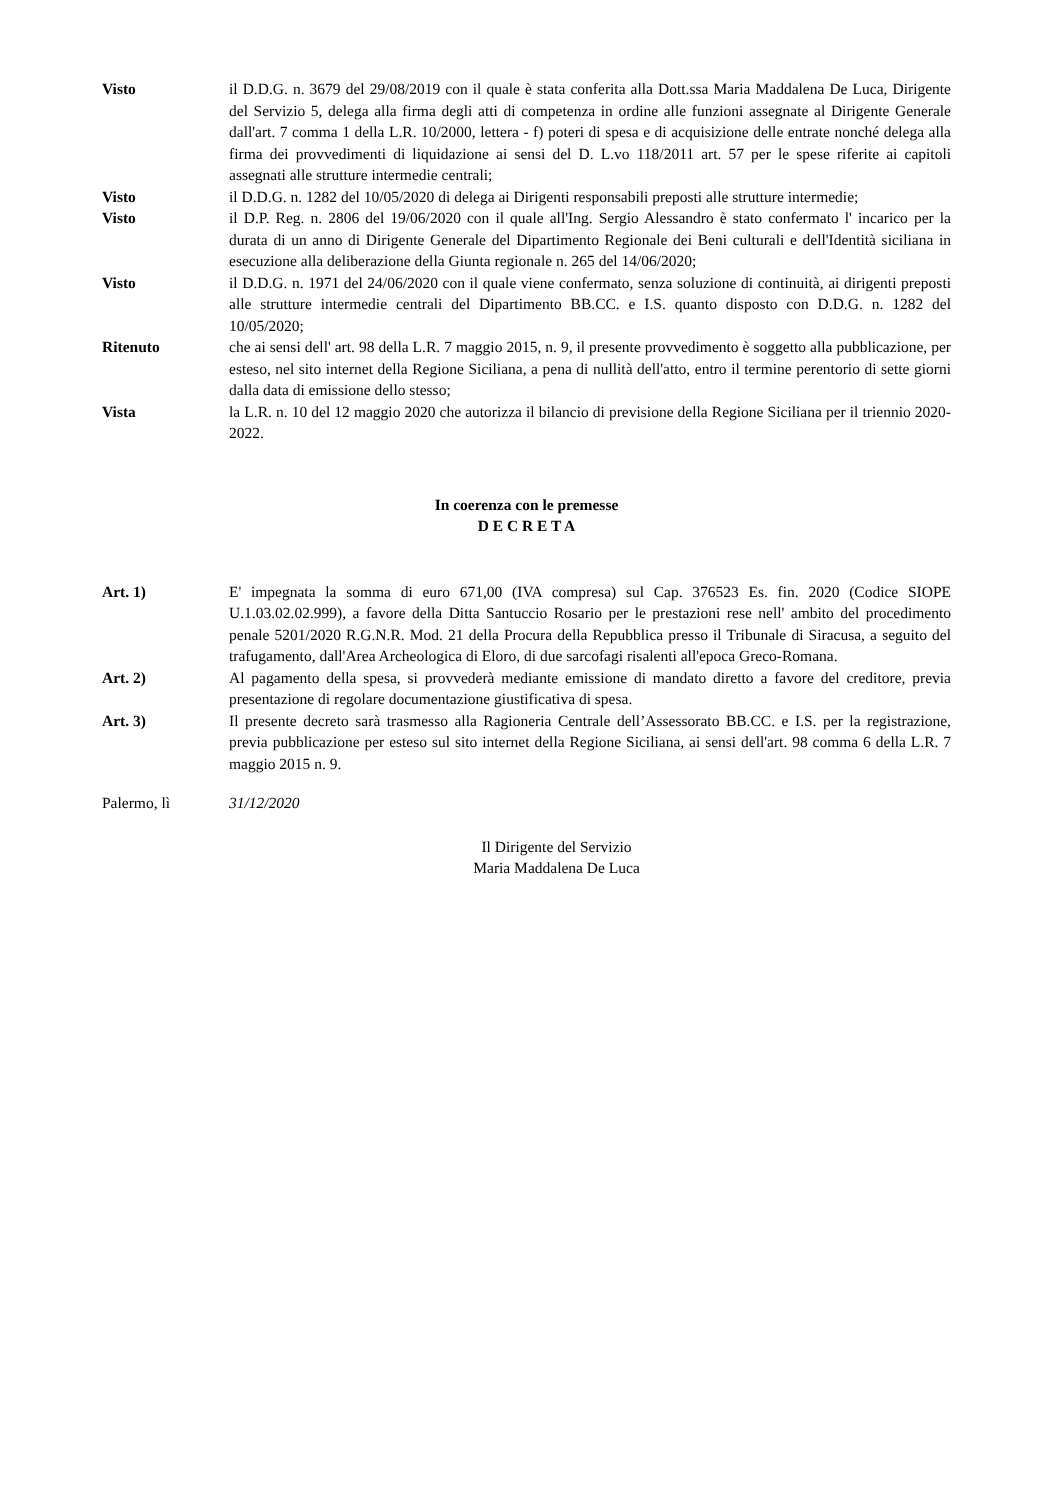Visto il D.D.G. n. 3679 del 29/08/2019 con il quale è stata conferita alla Dott.ssa Maria Maddalena De Luca, Dirigente del Servizio 5, delega alla firma degli atti di competenza in ordine alle funzioni assegnate al Dirigente Generale dall'art. 7 comma 1 della L.R. 10/2000, lettera - f) poteri di spesa e di acquisizione delle entrate nonché delega alla firma dei provvedimenti di liquidazione ai sensi del D. L.vo 118/2011 art. 57 per le spese riferite ai capitoli assegnati alle strutture intermedie centrali;
Visto il D.D.G. n. 1282 del 10/05/2020 di delega ai Dirigenti responsabili preposti alle strutture intermedie;
Visto il D.P. Reg. n. 2806 del 19/06/2020 con il quale all'Ing. Sergio Alessandro è stato confermato l' incarico per la durata di un anno di Dirigente Generale del Dipartimento Regionale dei Beni culturali e dell'Identità siciliana in esecuzione alla deliberazione della Giunta regionale n. 265 del 14/06/2020;
Visto il D.D.G. n. 1971 del 24/06/2020 con il quale viene confermato, senza soluzione di continuità, ai dirigenti preposti alle strutture intermedie centrali del Dipartimento BB.CC. e I.S. quanto disposto con D.D.G. n. 1282 del 10/05/2020;
Ritenuto che ai sensi dell' art. 98 della L.R. 7 maggio 2015, n. 9, il presente provvedimento è soggetto alla pubblicazione, per esteso, nel sito internet della Regione Siciliana, a pena di nullità dell'atto, entro il termine perentorio di sette giorni dalla data di emissione dello stesso;
Vista la L.R. n. 10 del 12 maggio 2020 che autorizza il bilancio di previsione della Regione Siciliana per il triennio 2020-2022.
In coerenza con le premesse
D E C R E T A
Art. 1) E' impegnata la somma di euro 671,00 (IVA compresa) sul Cap. 376523 Es. fin. 2020 (Codice SIOPE U.1.03.02.02.999), a favore della Ditta Santuccio Rosario per le prestazioni rese nell' ambito del procedimento penale 5201/2020 R.G.N.R. Mod. 21 della Procura della Repubblica presso il Tribunale di Siracusa, a seguito del trafugamento, dall'Area Archeologica di Eloro, di due sarcofagi risalenti all'epoca Greco-Romana.
Art. 2) Al pagamento della spesa, si provvederà mediante emissione di mandato diretto a favore del creditore, previa presentazione di regolare documentazione giustificativa di spesa.
Art. 3) Il presente decreto sarà trasmesso alla Ragioneria Centrale dell’Assessorato BB.CC. e I.S. per la registrazione, previa pubblicazione per esteso sul sito internet della Regione Siciliana, ai sensi dell'art. 98 comma 6 della L.R. 7 maggio 2015 n. 9.
Palermo, lì 31/12/2020
Il Dirigente del Servizio
Maria Maddalena De Luca